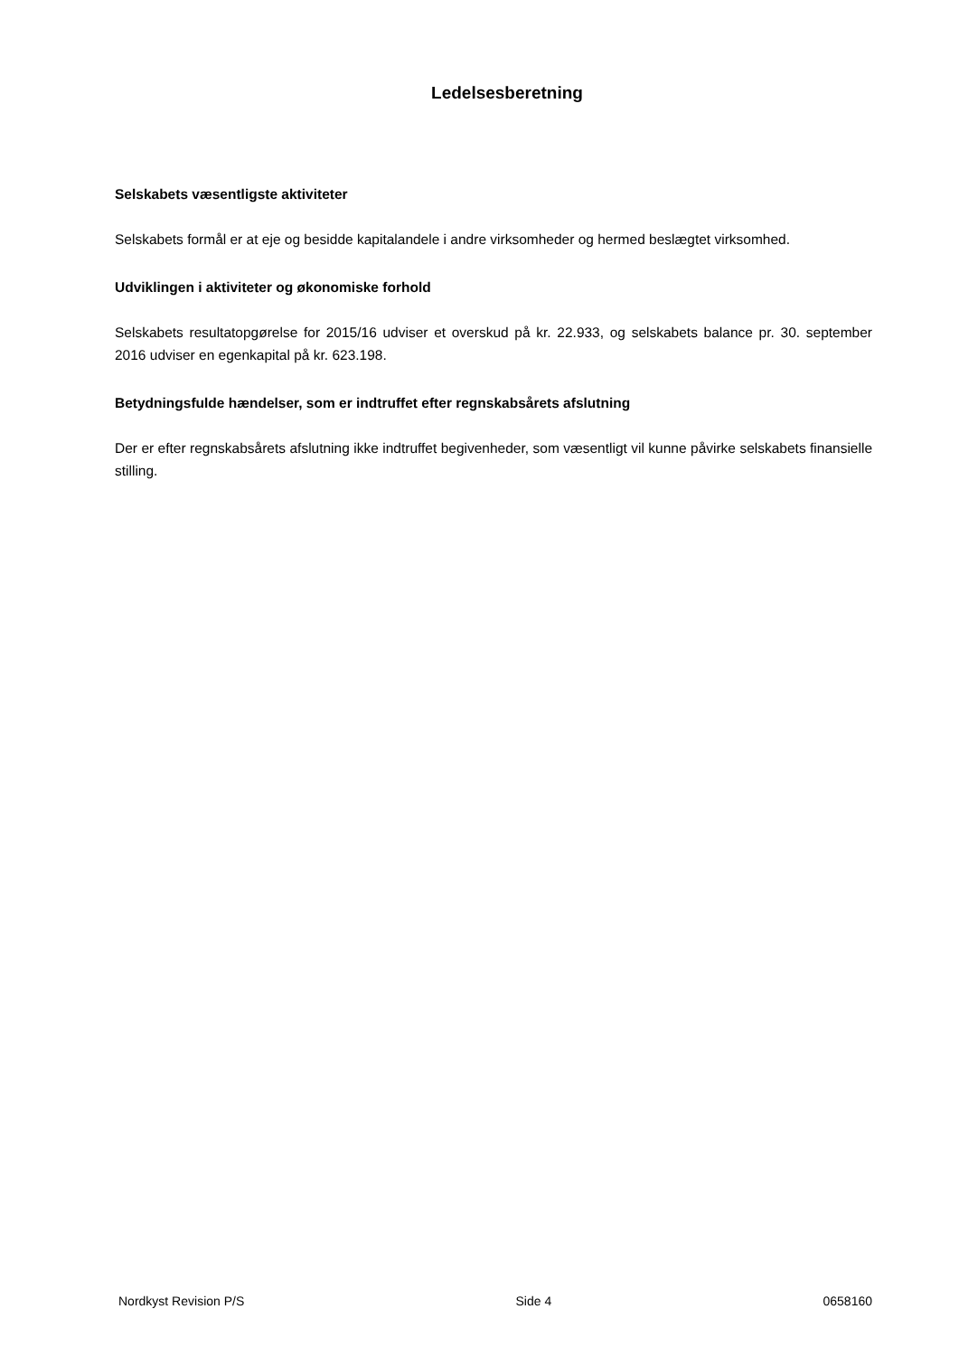Ledelsesberetning
Selskabets væsentligste aktiviteter
Selskabets formål er at eje og besidde kapitalandele i andre virksomheder og hermed beslægtet virksomhed.
Udviklingen i aktiviteter og økonomiske forhold
Selskabets resultatopgørelse for 2015/16 udviser et overskud på kr. 22.933, og selskabets balance pr. 30. september 2016 udviser en egenkapital på kr. 623.198.
Betydningsfulde hændelser, som er indtruffet efter regnskabsårets afslutning
Der er efter regnskabsårets afslutning ikke indtruffet begivenheder, som væsentligt vil kunne påvirke selskabets finansielle stilling.
Nordkyst Revision P/S Side 4 0658160